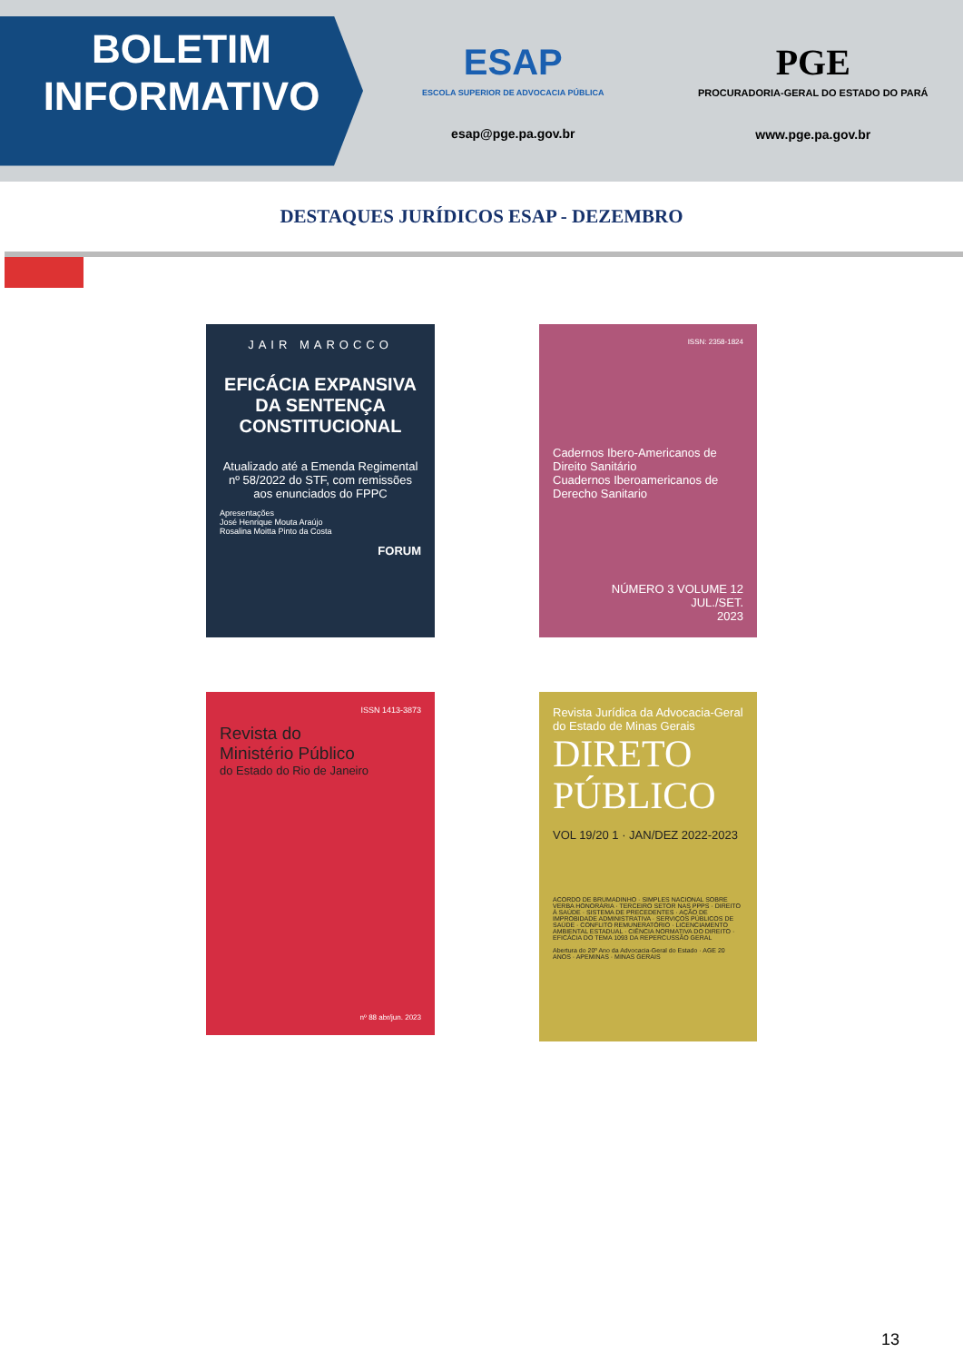BOLETIM
INFORMATIVO
ESAP
ESCOLA SUPERIOR DE ADVOCACIA PÚBLICA
esap@pge.pa.gov.br
PGE
PROCURADORIA-GERAL DO ESTADO DO PARÁ
www.pge.pa.gov.br
DESTAQUES JURÍDICOS ESAP - DEZEMBRO
JAIR MAROCCO
EFICÁCIA EXPANSIVA DA SENTENÇA CONSTITUCIONAL
Atualizado até a Emenda Regimental nº 58/2022 do STF, com remissões aos enunciados do FPPC
Apresentações
José Henrique Mouta Araújo
Rosalina Moitta Pinto da Costa
FORUM
ISSN: 2358-1824
Cadernos Ibero-Americanos de Direito Sanitário
Cuadernos Iberoamericanos de Derecho Sanitario
NÚMERO 3 VOLUME 12
JUL./SET.
2023
ISSN 1413-3873
Revista do
Ministério Público
do Estado do Rio de Janeiro
nº 88 abr/jun. 2023
Revista Jurídica da Advocacia-Geral do Estado de Minas Gerais
DIRETO PÚBLICO
VOL 19/20 1 · JAN/DEZ 2022-2023
ACORDO DE BRUMADINHO · SIMPLES NACIONAL SOBRE VERBA HONORÁRIA · TERCEIRO SETOR NAS PPPS · DIREITO À SAÚDE · SISTEMA DE PRECEDENTES · AÇÃO DE IMPROBIDADE ADMINISTRATIVA · SERVIÇOS PÚBLICOS DE SAÚDE · CONFLITO REMUNERATÓRIO · LICENCIAMENTO AMBIENTAL ESTADUAL · CIÊNCIA NORMATIVA DO DIREITO · EFICÁCIA DO TEMA 1093 DA REPERCUSSÃO GERAL
Abertura do 20º Ano da Advocacia-Geral do Estado · AGE 20 ANOS · APEMINAS · MINAS GERAIS
13